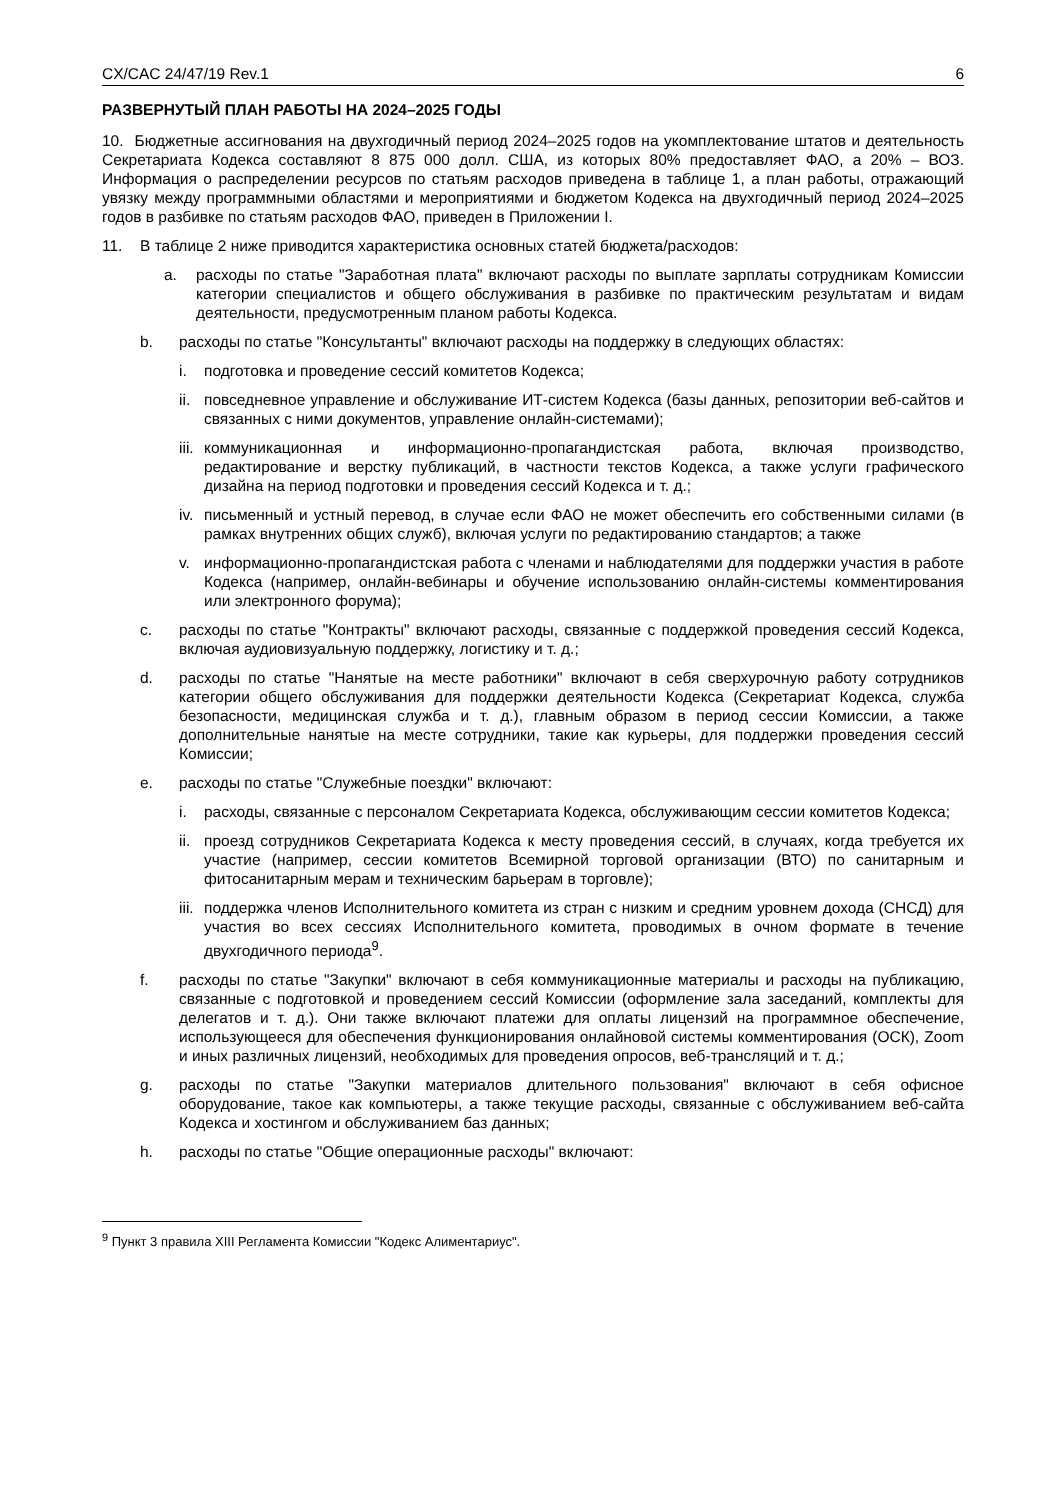CX/CAC 24/47/19 Rev.1 6
РАЗВЕРНУТЫЙ ПЛАН РАБОТЫ НА 2024–2025 ГОДЫ
10. Бюджетные ассигнования на двухгодичный период 2024–2025 годов на укомплектование штатов и деятельность Секретариата Кодекса составляют 8 875 000 долл. США, из которых 80% предоставляет ФАО, а 20% – ВОЗ. Информация о распределении ресурсов по статьям расходов приведена в таблице 1, а план работы, отражающий увязку между программными областями и мероприятиями и бюджетом Кодекса на двухгодичный период 2024–2025 годов в разбивке по статьям расходов ФАО, приведен в Приложении I.
11. В таблице 2 ниже приводится характеристика основных статей бюджета/расходов:
a. расходы по статье "Заработная плата" включают расходы по выплате зарплаты сотрудникам Комиссии категории специалистов и общего обслуживания в разбивке по практическим результатам и видам деятельности, предусмотренным планом работы Кодекса.
b. расходы по статье "Консультанты" включают расходы на поддержку в следующих областях:
i. подготовка и проведение сессий комитетов Кодекса;
ii. повседневное управление и обслуживание ИТ-систем Кодекса (базы данных, репозитории веб-сайтов и связанных с ними документов, управление онлайн-системами);
iii. коммуникационная и информационно-пропагандистская работа, включая производство, редактирование и верстку публикаций, в частности текстов Кодекса, а также услуги графического дизайна на период подготовки и проведения сессий Кодекса и т. д.;
iv. письменный и устный перевод, в случае если ФАО не может обеспечить его собственными силами (в рамках внутренних общих служб), включая услуги по редактированию стандартов; а также
v. информационно-пропагандистская работа с членами и наблюдателями для поддержки участия в работе Кодекса (например, онлайн-вебинары и обучение использованию онлайн-системы комментирования или электронного форума);
c. расходы по статье "Контракты" включают расходы, связанные с поддержкой проведения сессий Кодекса, включая аудиовизуальную поддержку, логистику и т. д.;
d. расходы по статье "Нанятые на месте работники" включают в себя сверхурочную работу сотрудников категории общего обслуживания для поддержки деятельности Кодекса (Секретариат Кодекса, служба безопасности, медицинская служба и т. д.), главным образом в период сессии Комиссии, а также дополнительные нанятые на месте сотрудники, такие как курьеры, для поддержки проведения сессий Комиссии;
e. расходы по статье "Служебные поездки" включают:
i. расходы, связанные с персоналом Секретариата Кодекса, обслуживающим сессии комитетов Кодекса;
ii. проезд сотрудников Секретариата Кодекса к месту проведения сессий, в случаях, когда требуется их участие (например, сессии комитетов Всемирной торговой организации (ВТО) по санитарным и фитосанитарным мерам и техническим барьерам в торговле);
iii. поддержка членов Исполнительного комитета из стран с низким и средним уровнем дохода (СНСД) для участия во всех сессиях Исполнительного комитета, проводимых в очном формате в течение двухгодичного периода<sup>9</sup>.
f. расходы по статье "Закупки" включают в себя коммуникационные материалы и расходы на публикацию, связанные с подготовкой и проведением сессий Комиссии (оформление зала заседаний, комплекты для делегатов и т. д.). Они также включают платежи для оплаты лицензий на программное обеспечение, использующееся для обеспечения функционирования онлайновой системы комментирования (ОСК), Zoom и иных различных лицензий, необходимых для проведения опросов, веб-трансляций и т. д.;
g. расходы по статье "Закупки материалов длительного пользования" включают в себя офисное оборудование, такое как компьютеры, а также текущие расходы, связанные с обслуживанием веб-сайта Кодекса и хостингом и обслуживанием баз данных;
h. расходы по статье "Общие операционные расходы" включают:
<sup>9</sup> Пункт 3 правила XIII Регламента Комиссии "Кодекс Алиментариус".